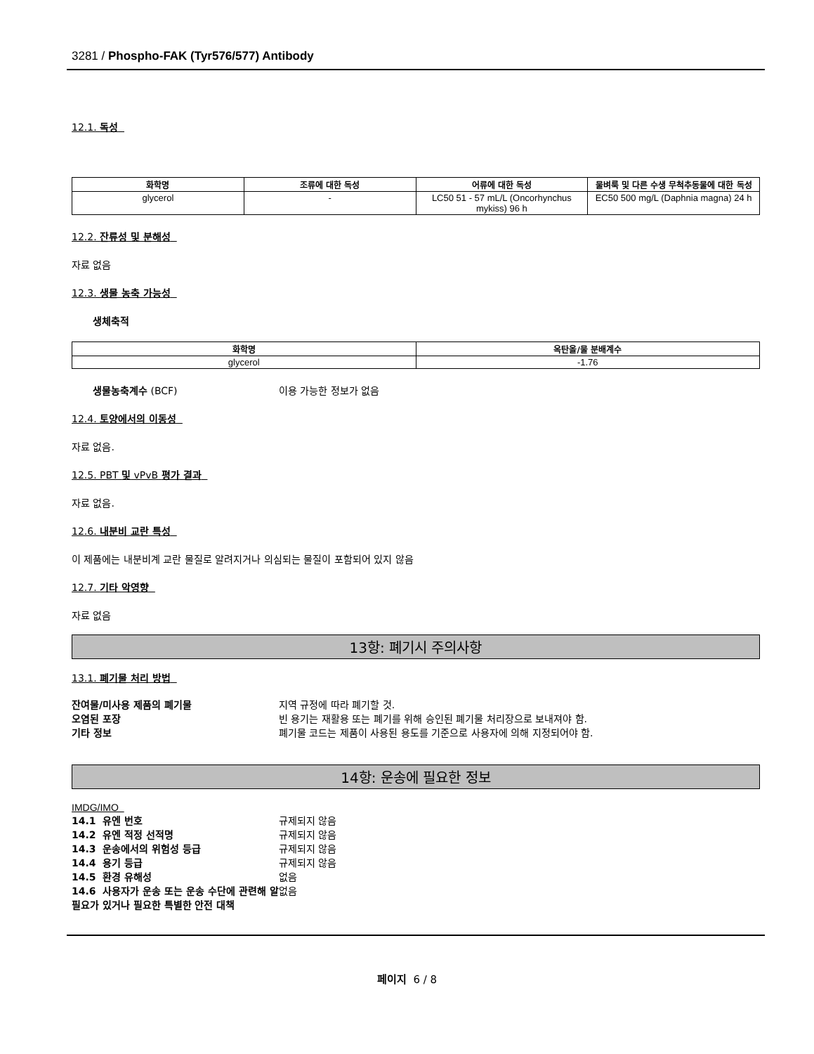3281 / Phospho-FAK (Tyr576/577) Antibody
12.1. 독성
| 화학명 | 조류에 대한 독성 | 어류에 대한 독성 | 물벼룩 및 다른 수생 무척추동물에 대한 독성 |
| --- | --- | --- | --- |
| glycerol | - | LC50 51 - 57 mL/L (Oncorhynchus mykiss) 96 h | EC50 500 mg/L (Daphnia magna) 24 h |
12.2. 잔류성 및 분해성
자료 없음
12.3. 생물 농축 가능성
생체축적
| 화학명 | 옥탄올/물 분배계수 |
| --- | --- |
| glycerol | -1.76 |
생물농축계수 (BCF) 이용 가능한 정보가 없음
12.4. 토양에서의 이동성
자료 없음.
12.5. PBT 및 vPvB 평가 결과
자료 없음.
12.6. 내분비 교란 특성
이 제품에는 내분비계 교란 물질로 알려지거나 의심되는 물질이 포함되어 있지 않음
12.7. 기타 악영향
자료 없음
13항: 폐기시 주의사항
13.1. 폐기물 처리 방법
잔여물/미사용 제품의 폐기물 지역 규정에 따라 폐기할 것.
오염된 포장 빈 용기는 재활용 또는 폐기를 위해 승인된 폐기물 처리장으로 보내져야 함.
기타 정보 폐기물 코드는 제품이 사용된 용도를 기준으로 사용자에 의해 지정되어야 함.
14항: 운송에 필요한 정보
IMDG/IMO
14.1 유엔 번호 규제되지 않음
14.2 유엔 적정 선적명 규제되지 않음
14.3 운송에서의 위험성 등급 규제되지 않음
14.4 용기 등급 규제되지 않음
14.5 환경 유해성 없음
14.6 사용자가 운송 또는 운송 수단에 관련해 알 필요가 있거나 필요한 특별한 안전 대책 없음
페이지 6 / 8